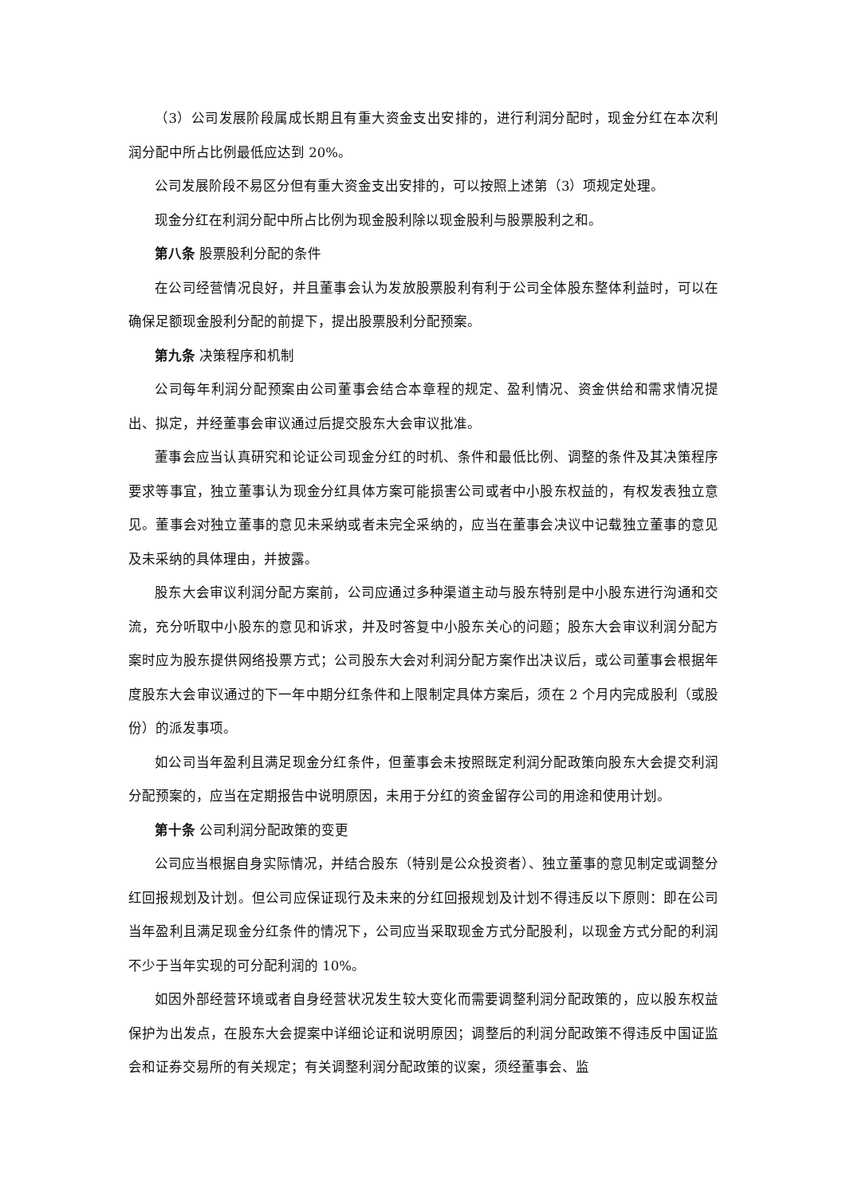（3）公司发展阶段属成长期且有重大资金支出安排的，进行利润分配时，现金分红在本次利润分配中所占比例最低应达到 20%。
公司发展阶段不易区分但有重大资金支出安排的，可以按照上述第（3）项规定处理。
现金分红在利润分配中所占比例为现金股利除以现金股利与股票股利之和。
第八条 股票股利分配的条件
在公司经营情况良好，并且董事会认为发放股票股利有利于公司全体股东整体利益时，可以在确保足额现金股利分配的前提下，提出股票股利分配预案。
第九条 决策程序和机制
公司每年利润分配预案由公司董事会结合本章程的规定、盈利情况、资金供给和需求情况提出、拟定，并经董事会审议通过后提交股东大会审议批准。
董事会应当认真研究和论证公司现金分红的时机、条件和最低比例、调整的条件及其决策程序要求等事宜，独立董事认为现金分红具体方案可能损害公司或者中小股东权益的，有权发表独立意见。董事会对独立董事的意见未采纳或者未完全采纳的，应当在董事会决议中记载独立董事的意见及未采纳的具体理由，并披露。
股东大会审议利润分配方案前，公司应通过多种渠道主动与股东特别是中小股东进行沟通和交流，充分听取中小股东的意见和诉求，并及时答复中小股东关心的问题；股东大会审议利润分配方案时应为股东提供网络投票方式；公司股东大会对利润分配方案作出决议后，或公司董事会根据年度股东大会审议通过的下一年中期分红条件和上限制定具体方案后，须在 2 个月内完成股利（或股份）的派发事项。
如公司当年盈利且满足现金分红条件，但董事会未按照既定利润分配政策向股东大会提交利润分配预案的，应当在定期报告中说明原因，未用于分红的资金留存公司的用途和使用计划。
第十条 公司利润分配政策的变更
公司应当根据自身实际情况，并结合股东（特别是公众投资者）、独立董事的意见制定或调整分红回报规划及计划。但公司应保证现行及未来的分红回报规划及计划不得违反以下原则：即在公司当年盈利且满足现金分红条件的情况下，公司应当采取现金方式分配股利，以现金方式分配的利润不少于当年实现的可分配利润的 10%。
如因外部经营环境或者自身经营状况发生较大变化而需要调整利润分配政策的，应以股东权益保护为出发点，在股东大会提案中详细论证和说明原因；调整后的利润分配政策不得违反中国证监会和证券交易所的有关规定；有关调整利润分配政策的议案，须经董事会、监